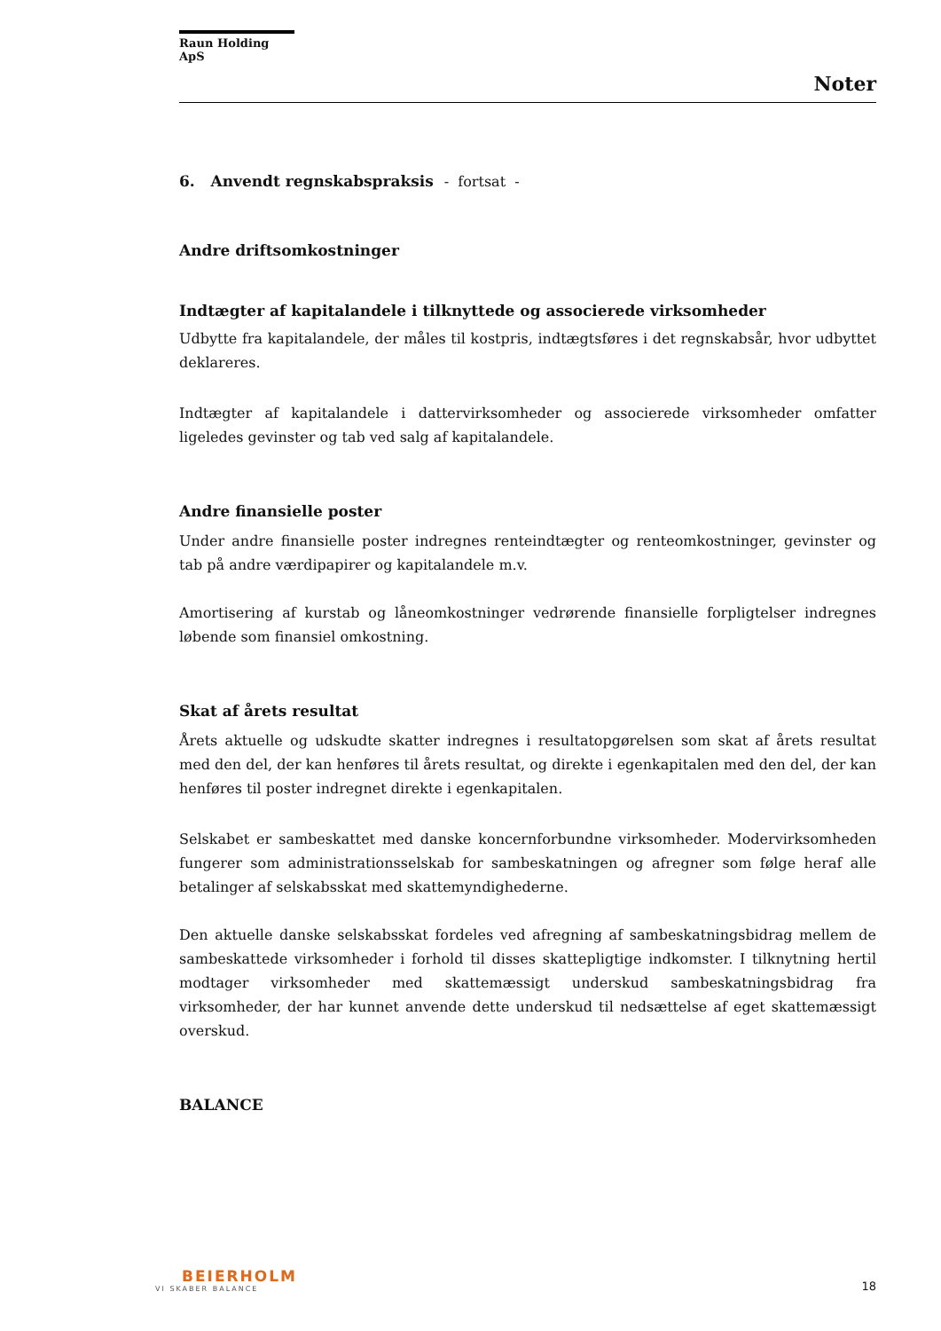Raun Holding ApS
Noter
6. Anvendt regnskabspraksis - fortsat -
Andre driftsomkostninger
Indtægter af kapitalandele i tilknyttede og associerede virksomheder
Udbytte fra kapitalandele, der måles til kostpris, indtægtsføres i det regnskabsår, hvor udbyttet deklareres.
Indtægter af kapitalandele i dattervirksomheder og associerede virksomheder omfatter ligeledes gevinster og tab ved salg af kapitalandele.
Andre finansielle poster
Under andre finansielle poster indregnes renteindtægter og renteomkostninger, gevinster og tab på andre værdipapirer og kapitalandele m.v.
Amortisering af kurstab og låneomkostninger vedrørende finansielle forpligtelser indregnes løbende som finansiel omkostning.
Skat af årets resultat
Årets aktuelle og udskudte skatter indregnes i resultatopgørelsen som skat af årets resultat med den del, der kan henføres til årets resultat, og direkte i egenkapitalen med den del, der kan henføres til poster indregnet direkte i egenkapitalen.
Selskabet er sambeskattet med danske koncernforbundne virksomheder. Modervirksomheden fungerer som administrationsselskab for sambeskatningen og afregner som følge heraf alle betalinger af selskabsskat med skattemyndighederne.
Den aktuelle danske selskabsskat fordeles ved afregning af sambeskatningsbidrag mellem de sambeskattede virksomheder i forhold til disses skattepligtige indkomster. I tilknytning hertil modtager virksomheder med skattemæssigt underskud sambeskatningsbidrag fra virksomheder, der har kunnet anvende dette underskud til nedsættelse af eget skattemæssigt overskud.
BALANCE
BEIERHOLM
VI SKABER BALANCE
18